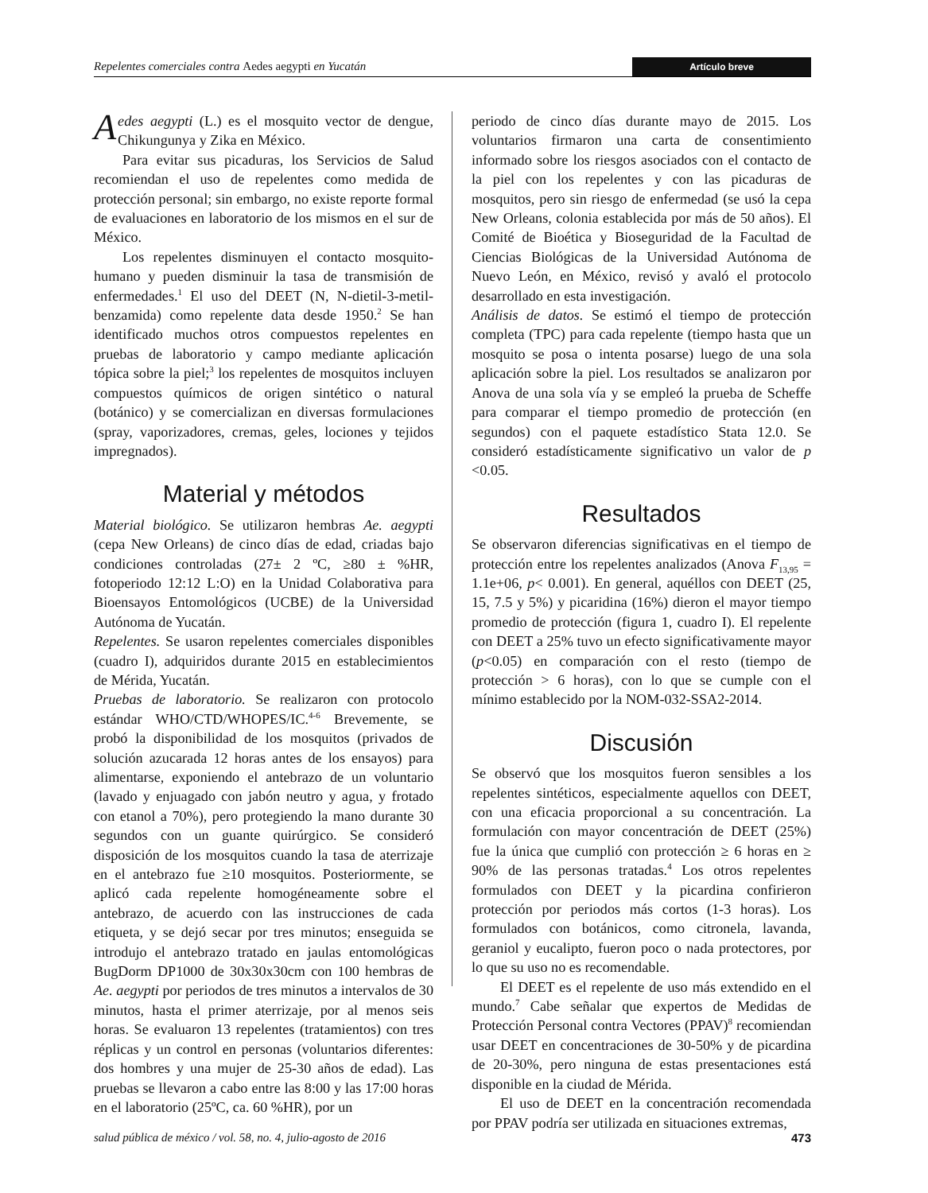Repelentes comerciales contra Aedes aegypti en Yucatán Artículo breve
Aedes aegypti (L.) es el mosquito vector de dengue, Chikungunya y Zika en México.
Para evitar sus picaduras, los Servicios de Salud recomiendan el uso de repelentes como medida de protección personal; sin embargo, no existe reporte formal de evaluaciones en laboratorio de los mismos en el sur de México.
Los repelentes disminuyen el contacto mosquito-humano y pueden disminuir la tasa de transmisión de enfermedades.<sup>1</sup> El uso del DEET (N, N-dietil-3-metil-benzamida) como repelente data desde 1950.<sup>2</sup> Se han identificado muchos otros compuestos repelentes en pruebas de laboratorio y campo mediante aplicación tópica sobre la piel;<sup>3</sup> los repelentes de mosquitos incluyen compuestos químicos de origen sintético o natural (botánico) y se comercializan en diversas formulaciones (spray, vaporizadores, cremas, geles, lociones y tejidos impregnados).
Material y métodos
Material biológico. Se utilizaron hembras Ae. aegypti (cepa New Orleans) de cinco días de edad, criadas bajo condiciones controladas (27± 2 ºC, ≥80 ± %HR, fotoperiodo 12:12 L:O) en la Unidad Colaborativa para Bioensayos Entomológicos (UCBE) de la Universidad Autónoma de Yucatán.
Repelentes. Se usaron repelentes comerciales disponibles (cuadro I), adquiridos durante 2015 en establecimientos de Mérida, Yucatán.
Pruebas de laboratorio. Se realizaron con protocolo estándar WHO/CTD/WHOPES/IC.<sup>4-6</sup> Brevemente, se probó la disponibilidad de los mosquitos (privados de solución azucarada 12 horas antes de los ensayos) para alimentarse, exponiendo el antebrazo de un voluntario (lavado y enjuagado con jabón neutro y agua, y frotado con etanol a 70%), pero protegiendo la mano durante 30 segundos con un guante quirúrgico. Se consideró disposición de los mosquitos cuando la tasa de aterrizaje en el antebrazo fue ≥10 mosquitos. Posteriormente, se aplicó cada repelente homogéneamente sobre el antebrazo, de acuerdo con las instrucciones de cada etiqueta, y se dejó secar por tres minutos; enseguida se introdujo el antebrazo tratado en jaulas entomológicas BugDorm DP1000 de 30x30x30cm con 100 hembras de Ae. aegypti por periodos de tres minutos a intervalos de 30 minutos, hasta el primer aterrizaje, por al menos seis horas. Se evaluaron 13 repelentes (tratamientos) con tres réplicas y un control en personas (voluntarios diferentes: dos hombres y una mujer de 25-30 años de edad). Las pruebas se llevaron a cabo entre las 8:00 y las 17:00 horas en el laboratorio (25ºC, ca. 60 %HR), por un
periodo de cinco días durante mayo de 2015. Los voluntarios firmaron una carta de consentimiento informado sobre los riesgos asociados con el contacto de la piel con los repelentes y con las picaduras de mosquitos, pero sin riesgo de enfermedad (se usó la cepa New Orleans, colonia establecida por más de 50 años). El Comité de Bioética y Bioseguridad de la Facultad de Ciencias Biológicas de la Universidad Autónoma de Nuevo León, en México, revisó y avaló el protocolo desarrollado en esta investigación.
Análisis de datos. Se estimó el tiempo de protección completa (TPC) para cada repelente (tiempo hasta que un mosquito se posa o intenta posarse) luego de una sola aplicación sobre la piel. Los resultados se analizaron por Anova de una sola vía y se empleó la prueba de Scheffe para comparar el tiempo promedio de protección (en segundos) con el paquete estadístico Stata 12.0. Se consideró estadísticamente significativo un valor de p <0.05.
Resultados
Se observaron diferencias significativas en el tiempo de protección entre los repelentes analizados (Anova F<sub>13,95</sub> = 1.1e+06, p< 0.001). En general, aquéllos con DEET (25, 15, 7.5 y 5%) y picaridina (16%) dieron el mayor tiempo promedio de protección (figura 1, cuadro I). El repelente con DEET a 25% tuvo un efecto significativamente mayor (p<0.05) en comparación con el resto (tiempo de protección > 6 horas), con lo que se cumple con el mínimo establecido por la NOM-032-SSA2-2014.
Discusión
Se observó que los mosquitos fueron sensibles a los repelentes sintéticos, especialmente aquellos con DEET, con una eficacia proporcional a su concentración. La formulación con mayor concentración de DEET (25%) fue la única que cumplió con protección ≥ 6 horas en ≥ 90% de las personas tratadas.<sup>4</sup> Los otros repelentes formulados con DEET y la picardina confirieron protección por periodos más cortos (1-3 horas). Los formulados con botánicos, como citronela, lavanda, geraniol y eucalipto, fueron poco o nada protectores, por lo que su uso no es recomendable.
El DEET es el repelente de uso más extendido en el mundo.<sup>7</sup> Cabe señalar que expertos de Medidas de Protección Personal contra Vectores (PPAV)<sup>8</sup> recomiendan usar DEET en concentraciones de 30-50% y de picardina de 20-30%, pero ninguna de estas presentaciones está disponible en la ciudad de Mérida.
El uso de DEET en la concentración recomendada por PPAV podría ser utilizada en situaciones extremas,
salud pública de méxico / vol. 58, no. 4, julio-agosto de 2016 473